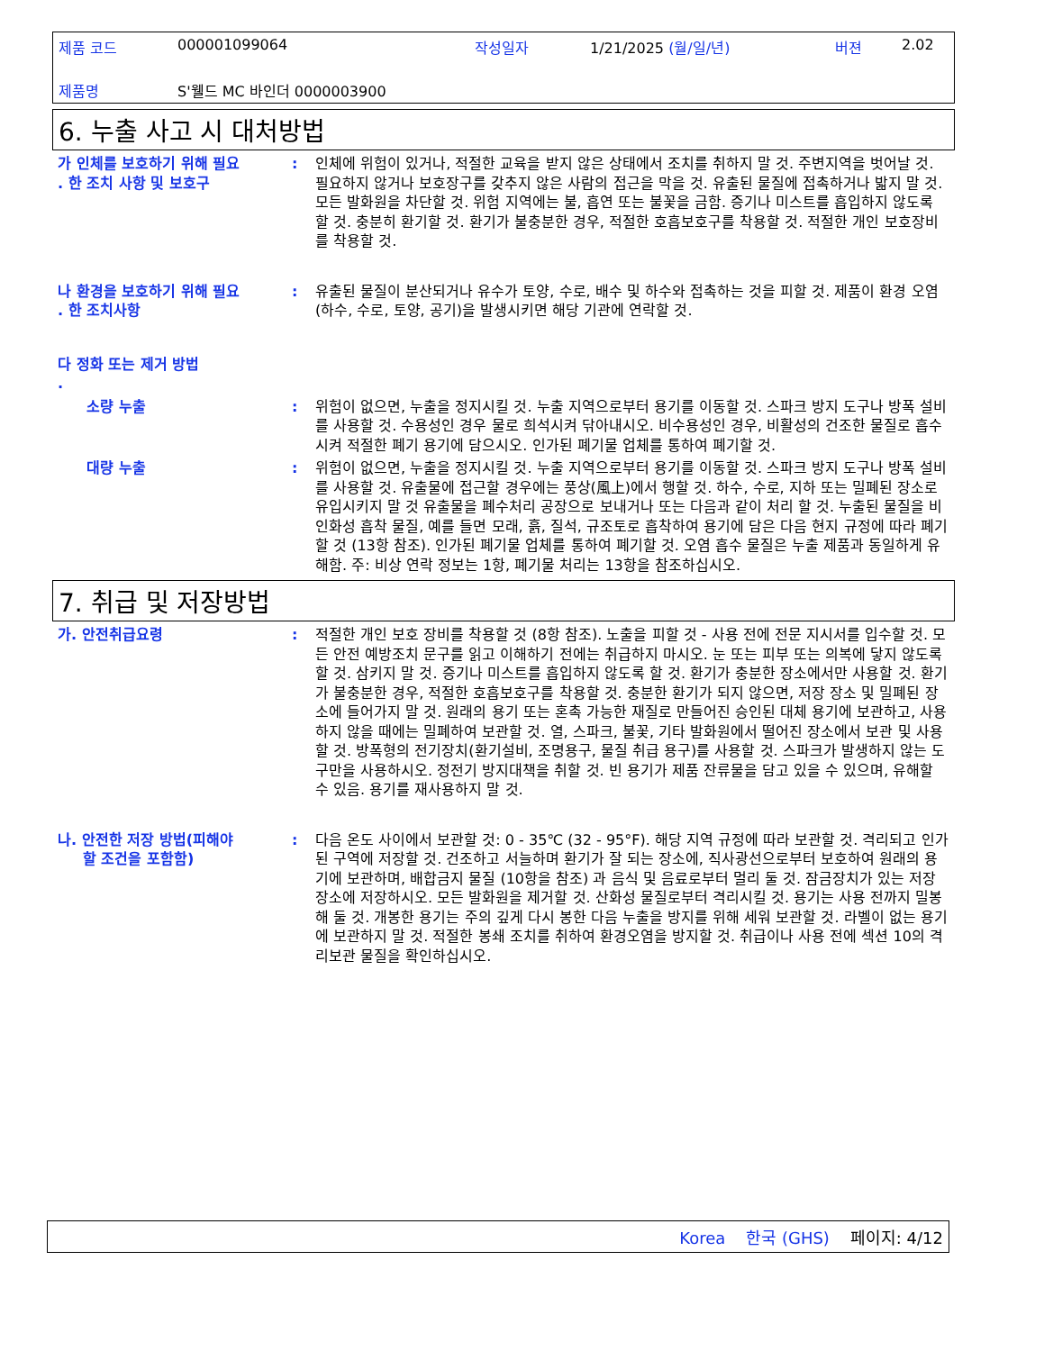제품 코드 000001099064 작성일자 1/21/2025 (월/일/년) 버젼 2.02
제품명 S'웰드 MC 바인더 0000003900
6. 누출 사고 시 대처방법
가 인체를 보호하기 위해 필요
. 한 조치 사항 및 보호구
: 인체에 위험이 있거나, 적절한 교육을 받지 않은 상태에서 조치를 취하지 말 것. 주변지역을 벗어날 것. 필요하지 않거나 보호장구를 갖추지 않은 사람의 접근을 막을 것. 유출된 물질에 접촉하거나 밟지 말 것. 모든 발화원을 차단할 것. 위험 지역에는 불, 흡연 또는 불꽃을 금함. 증기나 미스트를 흡입하지 않도록 할 것. 충분히 환기할 것. 환기가 불충분한 경우, 적절한 호흡보호구를 착용할 것. 적절한 개인 보호장비를 착용할 것.
나 환경을 보호하기 위해 필요
. 한 조치사항
: 유출된 물질이 분산되거나 유수가 토양, 수로, 배수 및 하수와 접촉하는 것을 피할 것. 제품이 환경 오염(하수, 수로, 토양, 공기)을 발생시키면 해당 기관에 연락할 것.
다 정화 또는 제거 방법
.
소량 누출 : 위험이 없으면, 누출을 정지시킬 것. 누출 지역으로부터 용기를 이동할 것. 스파크 방지 도구나 방폭 설비를 사용할 것. 수용성인 경우 물로 희석시켜 닦아내시오. 비수용성인 경우, 비활성의 건조한 물질로 흡수시켜 적절한 폐기 용기에 담으시오. 인가된 폐기물 업체를 통하여 폐기할 것.
대량 누출 : 위험이 없으면, 누출을 정지시킬 것. 누출 지역으로부터 용기를 이동할 것. 스파크 방지 도구나 방폭 설비를 사용할 것. 유출물에 접근할 경우에는 풍상(風上)에서 행할 것. 하수, 수로, 지하 또는 밀폐된 장소로 유입시키지 말 것 유출물을 폐수처리 공장으로 보내거나 또는 다음과 같이 처리 할 것. 누출된 물질을 비인화성 흡착 물질, 예를 들면 모래, 흙, 질석, 규조토로 흡착하여 용기에 담은 다음 현지 규정에 따라 폐기할 것 (13항 참조). 인가된 폐기물 업체를 통하여 폐기할 것. 오염 흡수 물질은 누출 제품과 동일하게 유해함. 주: 비상 연락 정보는 1항, 폐기물 처리는 13항을 참조하십시오.
7. 취급 및 저장방법
가. 안전취급요령 : 적절한 개인 보호 장비를 착용할 것 (8항 참조). 노출을 피할 것 - 사용 전에 전문 지시서를 입수할 것. 모든 안전 예방조치 문구를 읽고 이해하기 전에는 취급하지 마시오. 눈 또는 피부 또는 의복에 닿지 않도록 할 것. 삼키지 말 것. 증기나 미스트를 흡입하지 않도록 할 것. 환기가 충분한 장소에서만 사용할 것. 환기가 불충분한 경우, 적절한 호흡보호구를 착용할 것. 충분한 환기가 되지 않으면, 저장 장소 및 밀폐된 장소에 들어가지 말 것. 원래의 용기 또는 혼촉 가능한 재질로 만들어진 승인된 대체 용기에 보관하고, 사용하지 않을 때에는 밀폐하여 보관할 것. 열, 스파크, 불꽃, 기타 발화원에서 떨어진 장소에서 보관 및 사용할 것. 방폭형의 전기장치(환기설비, 조명용구, 물질 취급 용구)를 사용할 것. 스파크가 발생하지 않는 도구만을 사용하시오. 정전기 방지대책을 취할 것. 빈 용기가 제품 잔류물을 담고 있을 수 있으며, 유해할 수 있음. 용기를 재사용하지 말 것.
나. 안전한 저장 방법(피해야
할 조건을 포함함)
: 다음 온도 사이에서 보관할 것: 0 - 35℃ (32 - 95°F). 해당 지역 규정에 따라 보관할 것. 격리되고 인가된 구역에 저장할 것. 건조하고 서늘하며 환기가 잘 되는 장소에, 직사광선으로부터 보호하여 원래의 용기에 보관하며, 배합금지 물질 (10항을 참조) 과 음식 및 음료로부터 멀리 둘 것. 잠금장치가 있는 저장장소에 저장하시오. 모든 발화원을 제거할 것. 산화성 물질로부터 격리시킬 것. 용기는 사용 전까지 밀봉해 둘 것. 개봉한 용기는 주의 깊게 다시 봉한 다음 누출을 방지를 위해 세워 보관할 것. 라벨이 없는 용기에 보관하지 말 것. 적절한 봉쇄 조치를 취하여 환경오염을 방지할 것. 취급이나 사용 전에 섹션 10의 격리보관 물질을 확인하십시오.
Korea 한국 (GHS) 페이지: 4/12